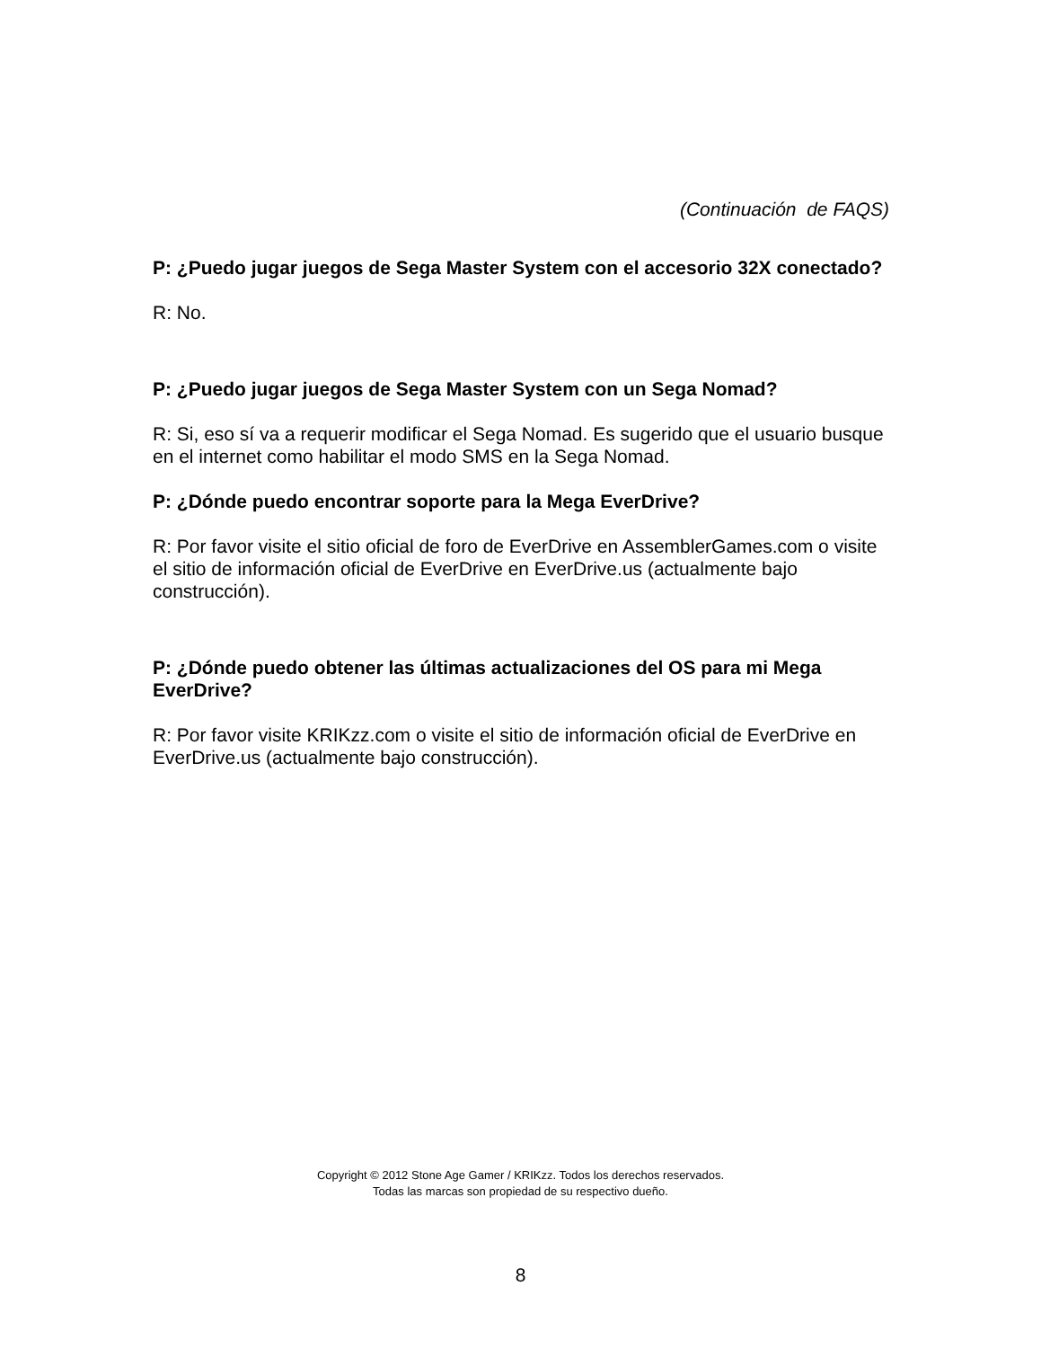(Continuación de FAQS)
P: ¿Puedo jugar juegos de Sega Master System con el accesorio 32X conectado?
R: No.
P: ¿Puedo jugar juegos de Sega Master System con un Sega Nomad?
R: Si, eso sí va a requerir modificar el Sega Nomad. Es sugerido que el usuario busque en el internet como habilitar el modo SMS en la Sega Nomad.
P: ¿Dónde puedo encontrar soporte para la Mega EverDrive?
R: Por favor visite el sitio oficial de foro de EverDrive en AssemblerGames.com o visite el sitio de información oficial de EverDrive en EverDrive.us (actualmente bajo construcción).
P: ¿Dónde puedo obtener las últimas actualizaciones del OS para mi Mega EverDrive?
R: Por favor visite KRIKzz.com o visite el sitio de información oficial de EverDrive en EverDrive.us (actualmente bajo construcción).
Copyright © 2012 Stone Age Gamer / KRIKzz. Todos los derechos reservados.
Todas las marcas son propiedad de su respectivo dueño.
8